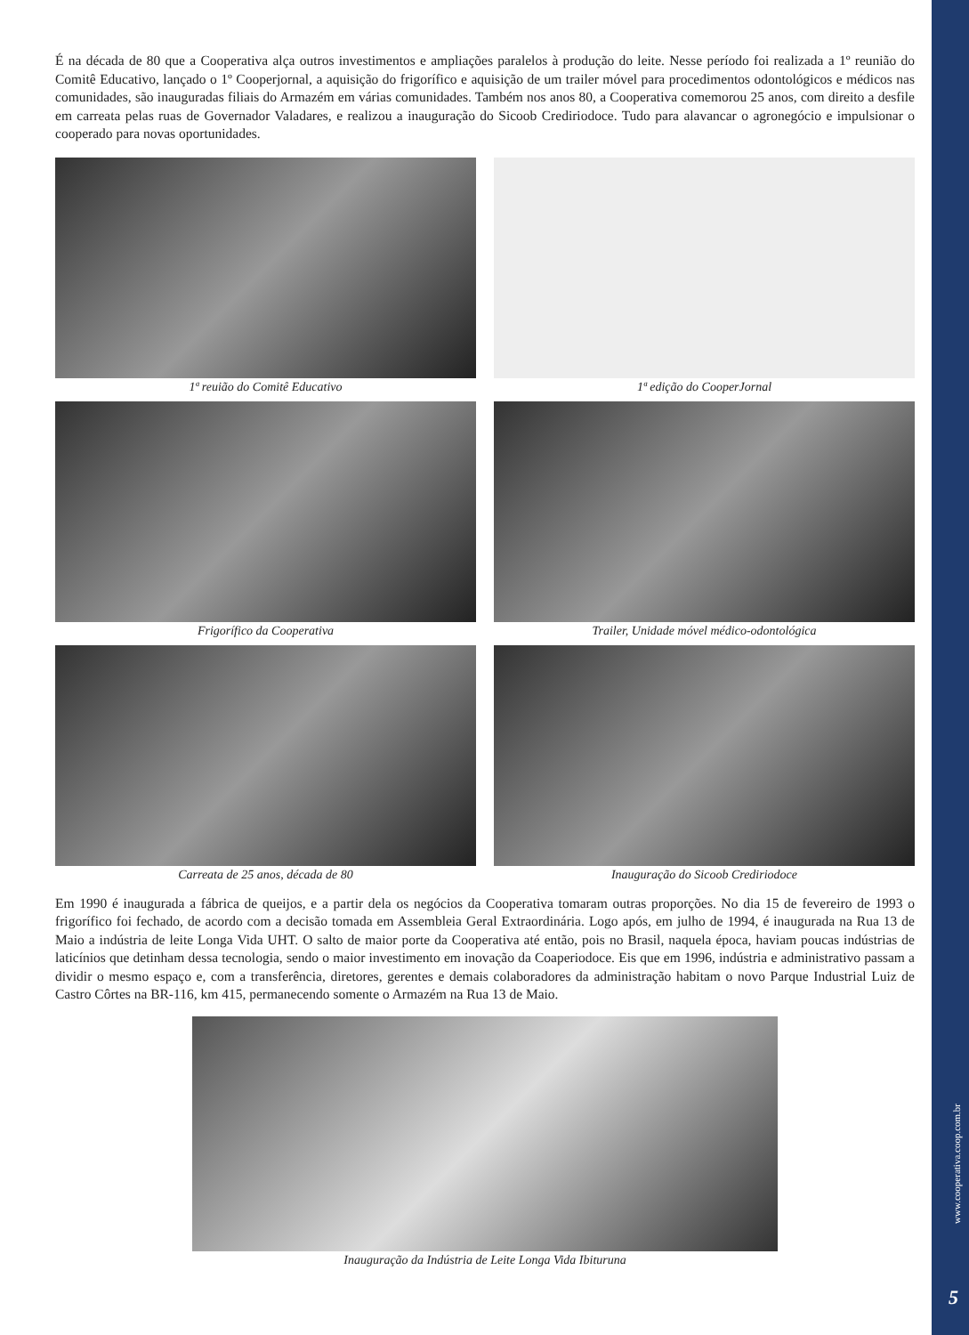www.cooperativa.coop.com.br
5
É na década de 80 que a Cooperativa alça outros investimentos e ampliações paralelos à produção do leite. Nesse período foi realizada a 1º reunião do Comitê Educativo, lançado o 1º Cooperjornal, a aquisição do frigorífico e aquisição de um trailer móvel para procedimentos odontológicos e médicos nas comunidades, são inauguradas filiais do Armazém em várias comunidades. Também nos anos 80, a Cooperativa comemorou 25 anos, com direito a desfile em carreata pelas ruas de Governador Valadares, e realizou a inauguração do Sicoob Crediriodoce. Tudo para alavancar o agronegócio e impulsionar o cooperado para novas oportunidades.
1ª reuião do Comitê Educativo
1ª edição do CooperJornal
Frigorífico da Cooperativa
Trailer, Unidade móvel médico-odontológica
Carreata de 25 anos, década de 80
Inauguração do Sicoob Crediriodoce
Em 1990 é inaugurada a fábrica de queijos, e a partir dela os negócios da Cooperativa tomaram outras proporções. No dia 15 de fevereiro de 1993 o frigorífico foi fechado, de acordo com a decisão tomada em Assembleia Geral Extraordinária. Logo após, em julho de 1994, é inaugurada na Rua 13 de Maio a indústria de leite Longa Vida UHT. O salto de maior porte da Cooperativa até então, pois no Brasil, naquela época, haviam poucas indústrias de laticínios que detinham dessa tecnologia, sendo o maior investimento em inovação da Coaperiodoce. Eis que em 1996, indústria e administrativo passam a dividir o mesmo espaço e, com a transferência, diretores, gerentes e demais colaboradores da administração habitam o novo Parque Industrial Luiz de Castro Côrtes na BR-116, km 415, permanecendo somente o Armazém na Rua 13 de Maio.
Inauguração da Indústria de Leite Longa Vida Ibituruna